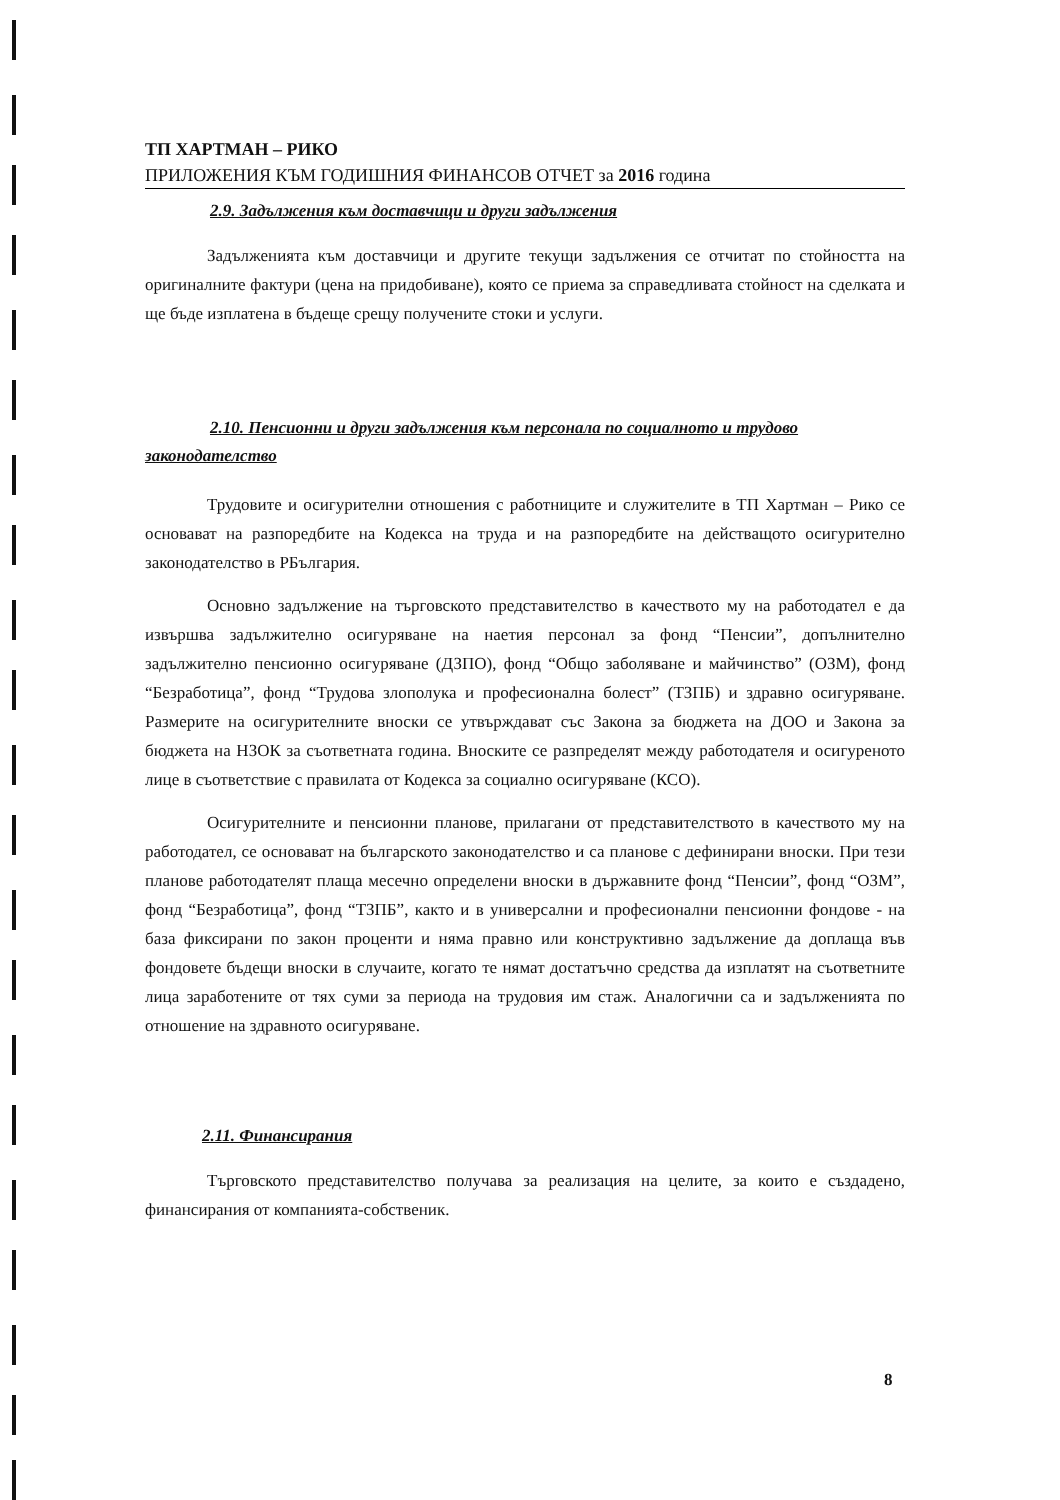ТП ХАРТМАН – РИКО
ПРИЛОЖЕНИЯ КЪМ ГОДИШНИЯ ФИНАНСОВ ОТЧЕТ за 2016 година
2.9. Задължения към доставчици и други задължения
Задълженията към доставчици и другите текущи задължения се отчитат по стойността на оригиналните фактури (цена на придобиване), която се приема за справедливата стойност на сделката и ще бъде изплатена в бъдеще срещу получените стоки и услуги.
2.10. Пенсионни и други задължения към персонала по социалното и трудово законодателство
Трудовите и осигурителни отношения с работниците и служителите в ТП Хартман – Рико се основават на разпоредбите на Кодекса на труда и на разпоредбите на действащото осигурително законодателство в РБългария.
Основно задължение на търговското представителство в качеството му на работодател е да извършва задължително осигуряване на наетия персонал за фонд “Пенсии”, допълнително задължително пенсионно осигуряване (ДЗПО), фонд “Общо заболяване и майчинство” (ОЗМ), фонд “Безработица”, фонд “Трудова злополука и професионална болест” (ТЗПБ) и здравно осигуряване. Размерите на осигурителните вноски се утвърждават със Закона за бюджета на ДОО и Закона за бюджета на НЗОК за съответната година. Вноските се разпределят между работодателя и осигуреното лице в съответствие с правилата от Кодекса за социално осигуряване (КСО).
Осигурителните и пенсионни планове, прилагани от представителството в качеството му на работодател, се основават на българското законодателство и са планове с дефинирани вноски. При тези планове работодателят плаща месечно определени вноски в държавните фонд “Пенсии”, фонд “ОЗМ”, фонд “Безработица”, фонд “ТЗПБ”, както и в универсални и професионални пенсионни фондове - на база фиксирани по закон проценти и няма правно или конструктивно задължение да доплаща във фондовете бъдещи вноски в случаите, когато те нямат достатъчно средства да изплатят на съответните лица заработените от тях суми за периода на трудовия им стаж. Аналогични са и задълженията по отношение на здравното осигуряване.
2.11. Финансирания
Търговското представителство получава за реализация на целите, за които е създадено, финансирания от компанията-собственик.
8